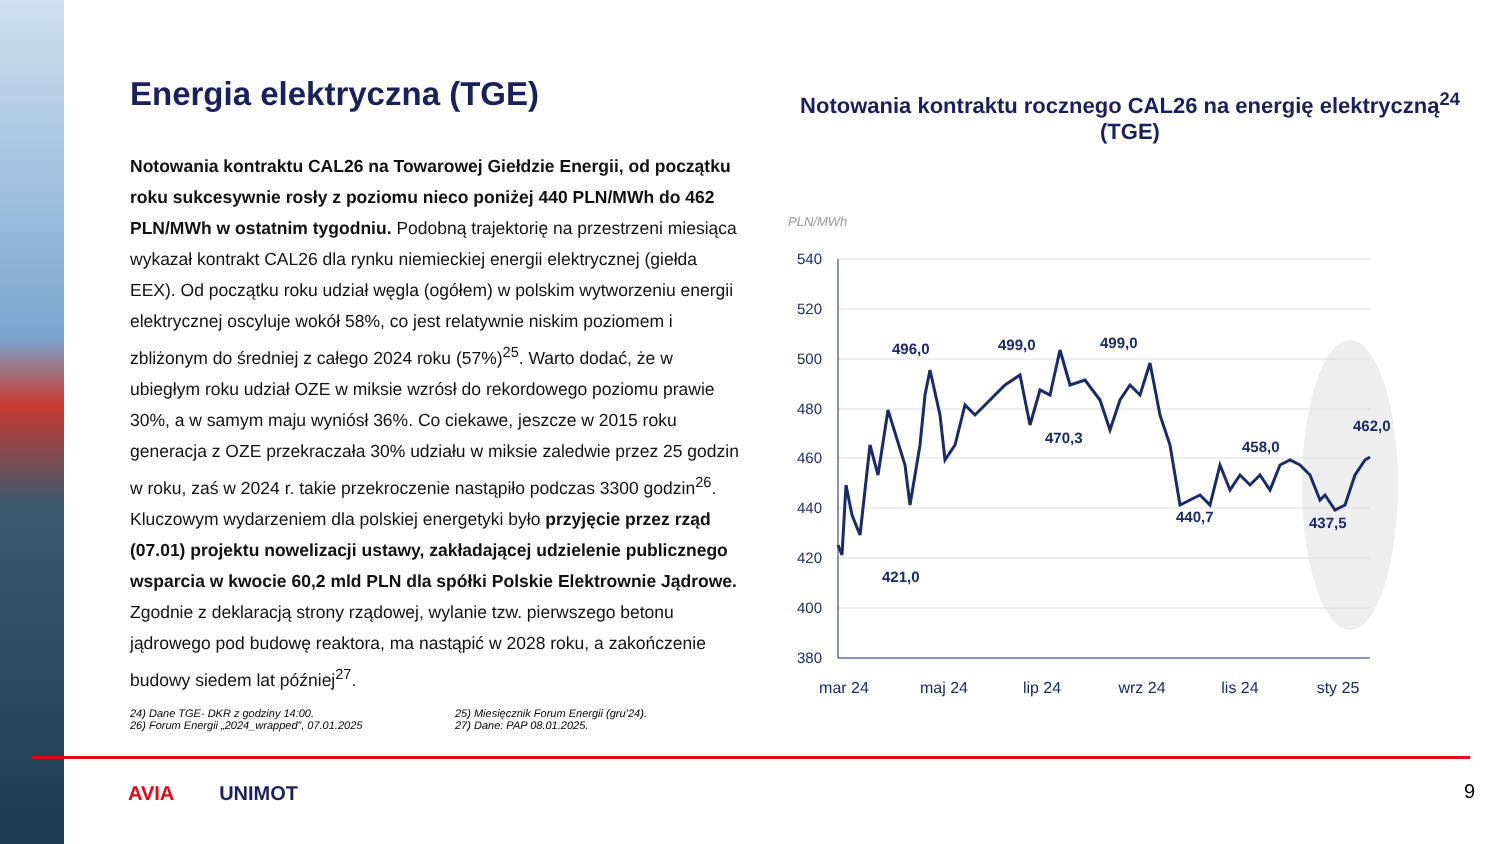Energia elektryczna (TGE)
Notowania kontraktu CAL26 na Towarowej Giełdzie Energii, od początku roku sukcesywnie rosły z poziomu nieco poniżej 440 PLN/MWh do 462 PLN/MWh w ostatnim tygodniu. Podobną trajektorię na przestrzeni miesiąca wykazał kontrakt CAL26 dla rynku niemieckiej energii elektrycznej (giełda EEX). Od początku roku udział węgla (ogółem) w polskim wytworzeniu energii elektrycznej oscyluje wokół 58%, co jest relatywnie niskim poziomem i zbliżonym do średniej z całego 2024 roku (57%)<sup>25</sup>. Warto dodać, że w ubiegłym roku udział OZE w miksie wzrósł do rekordowego poziomu prawie 30%, a w samym maju wyniósł 36%. Co ciekawe, jeszcze w 2015 roku generacja z OZE przekraczała 30% udziału w miksie zaledwie przez 25 godzin w roku, zaś w 2024 r. takie przekroczenie nastąpiło podczas 3300 godzin<sup>26</sup>. Kluczowym wydarzeniem dla polskiej energetyki było przyjęcie przez rząd (07.01) projektu nowelizacji ustawy, zakładającej udzielenie publicznego wsparcia w kwocie 60,2 mld PLN dla spółki Polskie Elektrownie Jądrowe. Zgodnie z deklaracją strony rządowej, wylanie tzw. pierwszego betonu jądrowego pod budowę reaktora, ma nastąpić w 2028 roku, a zakończenie budowy siedem lat później<sup>27</sup>.
24) Dane TGE- DKR z godziny 14:00. 25) Miesięcznik Forum Energii (gru’24). 26) Forum Energii „2024_wrapped”, 07.01.2025 27) Dane: PAP 08.01.2025.
Notowania kontraktu rocznego CAL26 na energię elektryczną<sup>24</sup> (TGE)
PLN/MWh
540
520
500
480
460
440
420
400
380
421,0
496,0
499,0
499,0
470,3
440,7
458,0
437,5
462,0
mar 24
maj 24
lip 24
wrz 24
lis 24
sty 25
AVIA UNIMOT 9